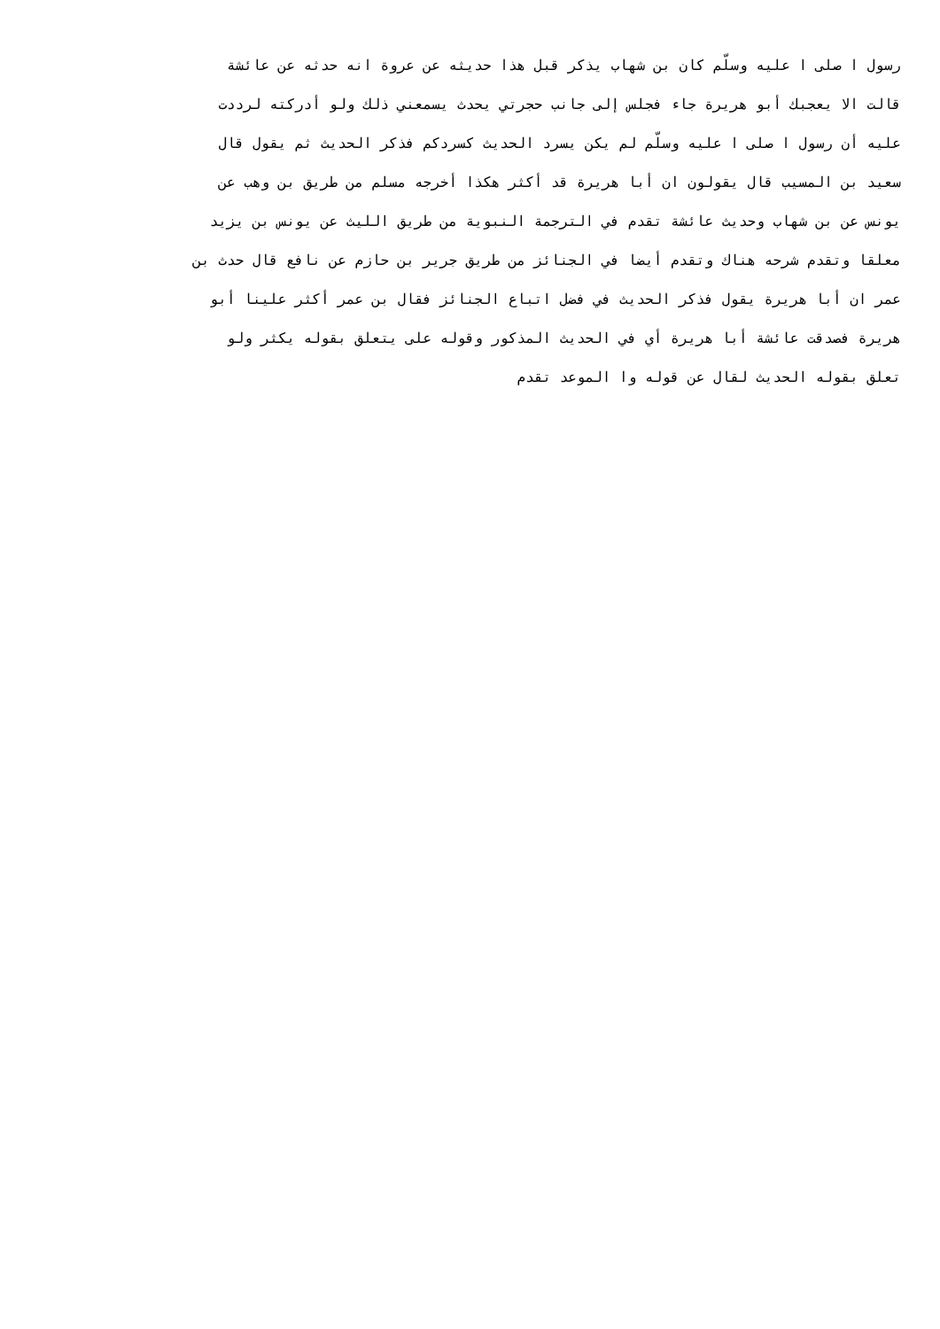رسول ا صلى ا عليه وسلّم كان بن شهاب يذكر قبل هذا حديثه عن عروة انه حدثه عن عائشة
قالت الا يعجبك أبو هريرة جاء فجلس إلى جانب حجرتي يحدث يسمعني ذلك ولو أدركته لرددت
عليه أن رسول ا صلى ا عليه وسلّم لم يكن يسرد الحديث كسردكم فذكر الحديث ثم يقول قال
سعيد بن المسيب قال يقولون ان أبا هريرة قد أكثر هكذا أخرجه مسلم من طريق بن وهب عن
يونس عن بن شهاب وحديث عائشة تقدم في الترجمة النبوية من طريق الليث عن يونس بن يزيد
معلقا وتقدم شرحه هناك وتقدم أيضا في الجنائز من طريق جرير بن حازم عن نافع قال حدث بن
عمر ان أبا هريرة يقول فذكر الحديث في فضل اتباع الجنائز فقال بن عمر أكثر علينا أبو
هريرة فصدقت عائشة أبا هريرة أي في الحديث المذكور وقوله على يتعلق بقوله يكثر ولو
تعلق بقوله الحديث لقال عن قوله وا الموعد تقدم